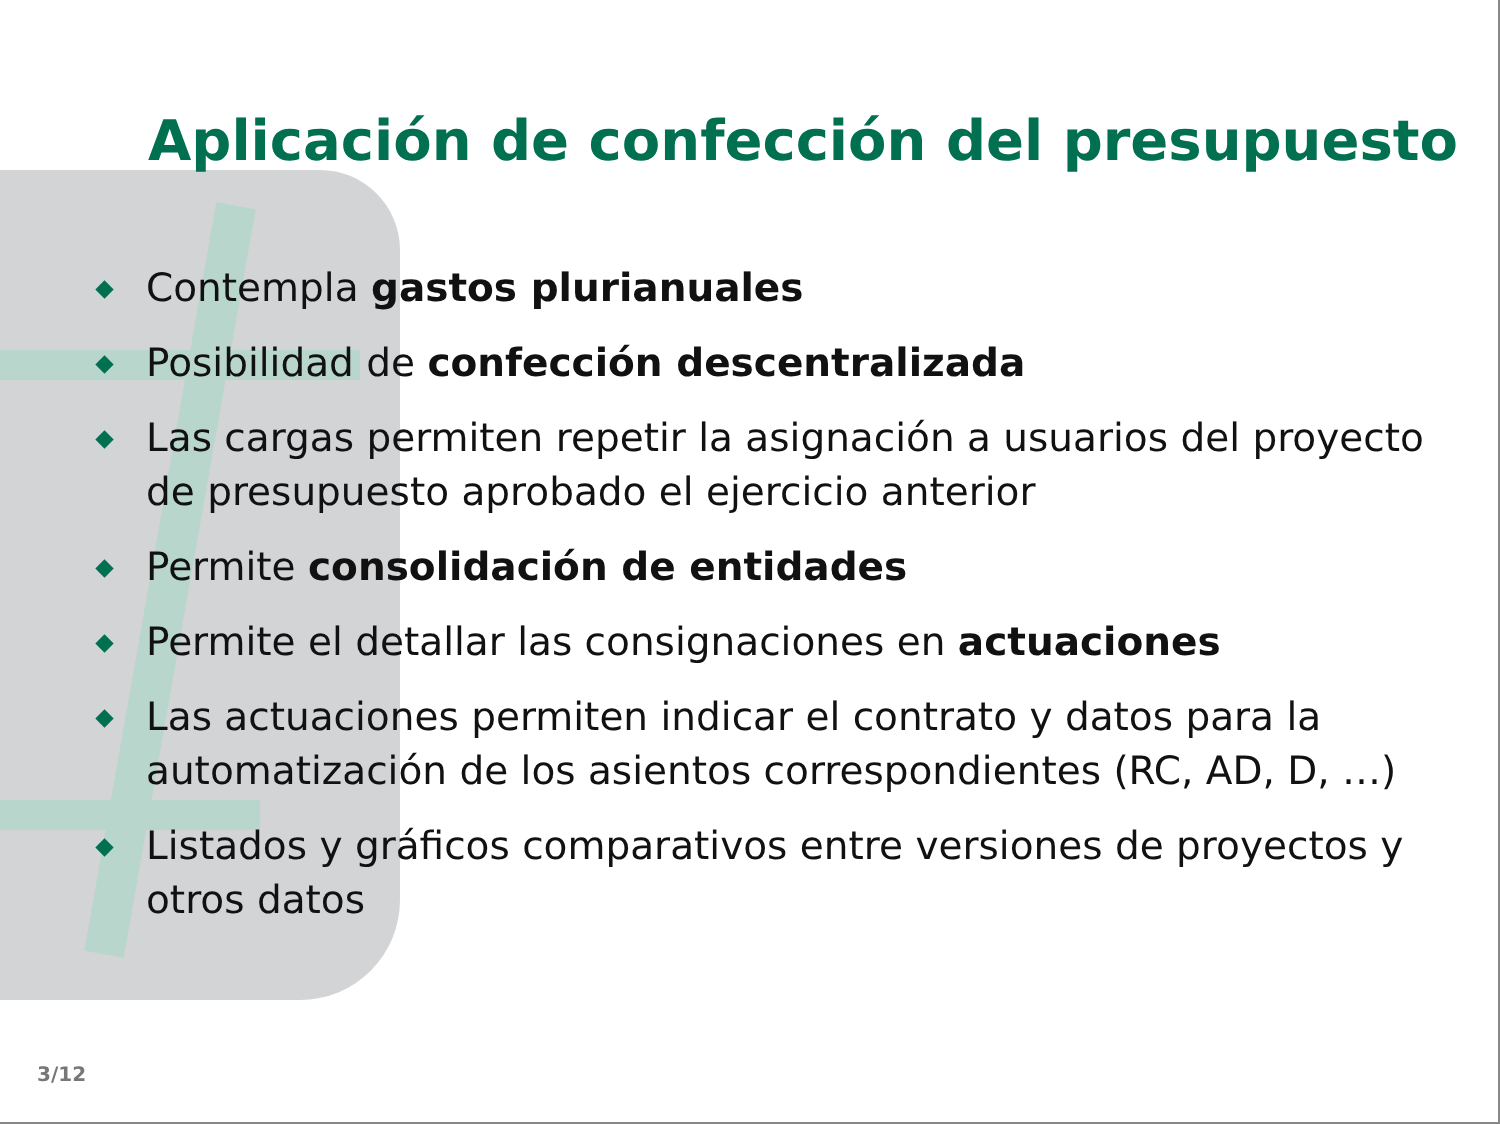Aplicación de confección del presupuesto
Contempla gastos plurianuales
Posibilidad de confección descentralizada
Las cargas permiten repetir la asignación a usuarios del proyecto de presupuesto aprobado el ejercicio anterior
Permite consolidación de entidades
Permite el detallar las consignaciones en actuaciones
Las actuaciones permiten indicar el contrato y datos para la automatización de los asientos correspondientes (RC, AD, D, …)
Listados y gráficos comparativos entre versiones de proyectos y otros datos
3/12